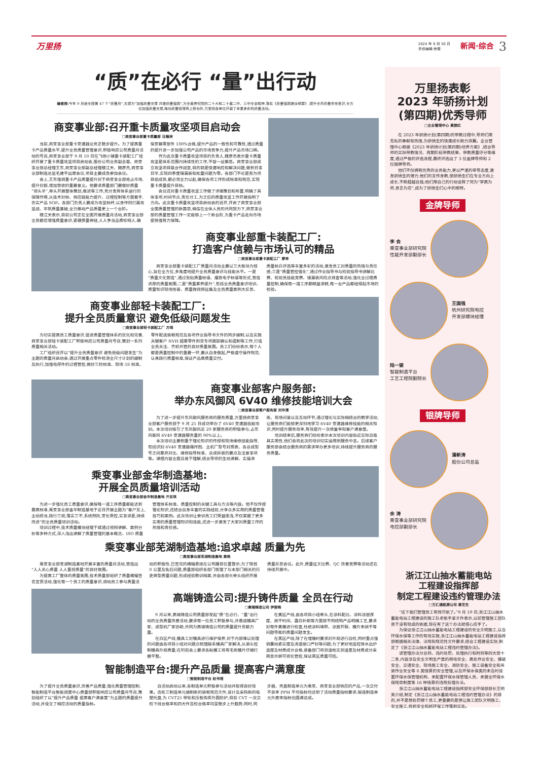万里扬 2024 年 9 月 30 日
责任编辑:徐蕾 新闻·综合 3
“质”在必行 “量”出行动
编者按: 今年 9 月是全国第 47 个“质量月”,主题为“加强质量支撑 共建质量强国”,为全面贯彻党的二十大和二十届二中、三中全会精神,落实《质量强国建设纲要》,提升全员质量责任意识,全方位加强质量支撑,推动质量管理再上新台阶,万里扬各单位开展了丰富多彩的质量活动。
商变事业部:召开重卡质量攻坚项目启动会
□商变事业部重卡质量部 汪瀚洲
当前,商变事业部重卡变速器业务正稳步提升。为了提高重卡产品质量水平,提升全员质量管理意识,积极响应公司质量月活动的号召,商变事业部于 9 月 10 日在飞扬小镇重卡装配工厂组织开展了重卡质量攻坚项目启动会,股份公司业务副总裁、商变事业部总经理王东,商变事业部副总经理楼江天、魏彦杰,商变事业部制造总监毛建平出席会议,项目主要成员参加会议。
会上,王东强调重卡产品质量提升对于商变事业部抢占市场,提升份额,增加营收的重要意义。他要求质量部门要做好质量“领头羊”,牵头开展整体策划,推进等工作,充分发挥体系运行的保障作用,从技术对标、供应链能力提升、过程控制等方面着手,夯实产品 SOP。各部门负责人要成为攻坚标杆,以身作则打赢攻坚战、牢筑质量基础,全力推动产品质量更上一个台阶。
楼江天表示,目前公司正在全面开展质量月活动,商变事业部全员都应增强质量意识,紧绷质量神经,人人争当品质吹哨人,确保变箱零部件 100%合格,提升产品的一致性和可靠性,通过质量的提升进一步加强公司产品的市场竞争力,提升产品市场口碑。
作为此次重卡质量攻坚项目的负责人,魏彦杰表示重卡质量攻坚是体系范围内持续性的工作,不容一丝懈怠。商变事业部成立攻坚项目联合作战室,目的就是快速响应和解决问题,做到日事日毕,实现四季度错漏装和批量问题为零。各部门不论是否为项目组成员,都必须全力以赴,确保各项工作形成标准和规范,实现重卡质量提升目标。
会议还对重卡质量攻坚工作做了详细策划和布置,明确了具体事项,时间节点,责任分工,为之后的质量攻坚工作开展指明了方向。此次重卡质量攻坚项目启动会的召开,开启了商变事业部全面质量管理的新篇章,相信在全体人员的共同努力下,商变事业部的质量管理工作一定能够上一个新台阶,为重卡产品走向市场提供强有力保障。
商变事业部重卡装配工厂:
打造客户信赖与市场认可的精品
□商变事业部重卡装配工厂 廖单
商变事业部重卡装配工厂质量月活动主要以三大板块为核心,旨在全方位,多角度地提升全员质量意识与技能水平。一是“质量文化营造”,通过张贴质量标语、播放电子标语等形式,营造浓厚的质量氛围;二是“质量素养提升”,包括全员质量意识培训、质量知识现场抢答、质量微视频征集及全员质量案例大反思、质量标兵评选等丰富多彩的活动,激发员工对质量的热情与责任感;三是“质量管控强化”,通过作业指导书与检验指导书讲解比赛、检验员技能竞赛、错漏装风险点排查等活动,强化全过程质量控制,确保每一道工序都精益求精,每一台产品都经得起市场的检验。
商变事业部轻卡装配工厂:
提升全员质量意识 避免低级问题发生
□商变事业部轻卡装配工厂 方瑶
为切实提高员工质量意识,促进质量管理体系的优化和完善,商变事业部轻卡装配工厂积极响应公司质量月号召,策划一系列质量相关活动。
工厂组织召开以“提升全员质量意识 避免低级问题发生”为主题的质量月启动会,通过开展重点零件检测全尺寸计划的编制及执行,加强电焊件的过程管控,做好三检标准、现场 5S 标准、零件配送装框规范及各项作业指导书文件的同步编制,以及实施关键客户 NVH 超差零件到货专项跟踪确认和遏制等工作,打造全员关注、齐抓共管的良好质量氛围。员工们纷纷表示,每个人都是质量控制中的重要一环,要从自身做起,严格遵守操作规范,认真践行质量标准,保证产品高质量交付。
商变事业部客户服务部:
举办东风御风 6V40 维修技能培训大会
□商变事业部客户服务部 刘华清
为了进一步提升东风御风服务商的服务质量,万里扬商变事业部客户服务部于 9 月 25 日成功举办了 6V40 变速器技能培训。本次培训吸引了东风御风近 20 家服务商的积极参与,占东风御风 6V40 变速器服务量的 90%以上。
本次培训主要侧重于理论知识的传授和现场维修技能指导,包括识别 6V40 变速器爆炸图、主机厂型号对照表、各总成型号之间差异对比、维修指导标准、总成拆装的要点及注意事项等。课程内容全面且易于理解,结合导师的生动讲解、实操演练、现场问答以及互动环节,通过理论与实际相结合的教学活动,让服务商们能够更深刻地学习 6V40 变速器维修技能的相关知识,同时提升服务效率,有效提升一次修复率和客户满意度。
培训结束后,服务商们纷纷表示本次培训内容贴近实际且极具实用性,他们会将此次的培训切实运用到服务中去。后续客户服务部会结合服务商的需求举办更多培训,持续提升服务商的服务质量。
乘变事业部金华制造基地:
开展全员质量培训活动
□乘变事业部金华制造基地 亓亚琪
为进一步强化员工质量意识,确保每一道工序质量都能达到最高标准,乘变事业部金华制造基地于近日开展主题为“客户至上,主动担当,践行三观,落实三不,系统预防,变化受控,实事求是,持续改进”的全员质量培训活动。
培训过程中,技术质量模块经理于斌通过视频讲解、案例分析等多种方式,深入浅出讲解了质量管理的基本概念、ISO 质量管理体系标准、质量控制的关键工具与方法等内容。他不仅传授理论知识,还结合自身丰富的实践经验,分享众多实用的质量管理技巧和案例。此次培训让参训员工们受益匪浅,不仅掌握了更多实用的质量管理知识和技能,还进一步激发了大家对质量工作的热情和责任感。
乘变事业部芜湖制造基地:追求卓越 质量为先
□乘变事业部芜湖制造基地 黄艳
乘变事业部芜湖制造基地开展丰富的质量月活动,营造出“人人关心质量 人人重视质量”的良好氛围。
为提高工厂整体的质量氛围,技术质量部组织了质量横幅签名宣贯活动,强化每一个员工的质量意识,调动员工参与质量活动的积极性,已签完的横幅悬挂在公司醒目位置警示;为了降低 0 公里及售后问题,质量部组织各部门梳理了与本部门相关的历史典型质量问题,形成经验教训档案,并由各部长牵头组织开展质量反思会议。此外,质量征文比赛、QC 改善竞赛等活动还在持续开展中。
高端铸造公司:提升铸件质量 全员在行动
□高端铸造公司 伊丽艳
9 月以来,高端铸造公司质量部发起“质”在必行、“量”出行动的全员质量改善活动,要求每一位员工积极参与,并邀请模具厂家、成型机厂家协助,共同为高端铸造公司的质量提升贡献力量。
在白区产线,模具工对模具进行维护保养,对于内部难以处理的问题由各项目小组对问题点梳理联系模具厂家解决,从源头控制模具外观质量;在珩前会上要求各粘模工将有毛刺模片仔细打磨平整。
在黄区产线,由各项目小组牵头,在涂料配比、涂料涂层厚度、烘干时间、露白补刷等方面按不同结构产品明确工艺,要求对每件黄模进行检查,杜绝涂料堆积、涂层开裂、模片未烘干等问题导致的质量问题发生。
在黑区产线,除了在埋箱时要求对外观进行自检,同时重点强调震动紧实度及浇道接口严封等问题;为了更好地监控铁水出炉温度及材质成分合格,装备部门将测温枪实测温度及材质成分采用显示屏可视化管控,保证黑区质量可控。
智能制造平台:提升产品质量 提高客户满意度
□智能制造平台 赵书理
为了提升全员质量意识,改善产品质量,强化质量管理控制,智能制造平台智能调度中心质量部积极响应公司质量月号召,策划组织了以“提升产品质量 提高客户满意度”为主题的质量提升活动,并设立了相应活动的质量指标。
自活动启动以来,各制造单元积极参与活动并取得良好效果。齿轮三制造单元编制新的装框规范文件,设计及采购新的吸塑托盘,为 CVT25 带轮和压板购买外圆防护,目前 CVT 一次交检下线合格率和四大件百检合格率均呈稳步上升趋势;同时,同步器、壳盖制造单元为乘变、商变事业部供应的产品,一次交付不良率 PPM 平均指标均达到了活动质量指标要求;锻造制造单元外废率指标也圆满达成。
万里扬表彰
2023 年骄扬计划
(第四期)优秀导师
□企业管理中心 黄旋红
在 2023 年骄扬计划(第四期)的带教过程中,导师们用无私的奉献和热情,为骄扬生的快速成长助力添翼。企业管理中心根据《2023 年骄扬计划(第四期)培养方案》,结合导师的实际带教情况、周期阶段带教结果、带教质量评分等维度,通过严格的评选流程,最终评选出了 3 位金牌导师和 2 位银牌导师。
他们不仅拥有优秀的业务能力,更以严谨的带导态度,激发骄扬生的潜力;他们的言传身教,使骄扬生们在专业方向上成长,不断超越自我;他们用自己的行动诠释了何为“学高为师,身正为范”,成为了骄扬生们心中的榜样。
金牌导师
李 会
乘变事业部研究院
性能开发部副部长
王国强
杭州研究院电控
开发部模块经理
陆一骏
智能制造平台
工艺工程院副院长
银牌导师
潘新涛
股份公司总监
余 涛
乘变事业部研究院
电控部副部长
浙江江山抽水蓄能电站
工程建设指挥部
制定工程建设违约管理办法
□万汇通能源公司 黄芝生
“这下我们管理员工有规可依了。”9 月 19 日,浙江江山抽水蓄能电站工程建设的施工队老板手拿文件表示,以前管理施工团队苦于没有现成的依据,现在有了这个办法就得心应手了。
为保证浙江江山抽水蓄能电站工程建设的安全文明施工,以及环保水保等工作的有效实施,浙江江山抽水蓄能电站工程建设指挥部根据相关法律、法规和规范性文件要求,结合工程建设实际,制定了《浙江江山抽水蓄能电站工程违约管理办法》。
该管理办法分总则、违约处罚、处理执行和附则等四大章十二条,内容涉及安全文明生产类的用电安全、高处作业安全、爆破安全、交通安全、现场施工安全、消防安全、施工设备安全和吊装作业安全等 8 类情景的安全管理,以及环保水保类的未及时设置环保水保管理机构、未配置环保水保管理人员、未健全环保水保规章制度等 16 种情景的违规处理办法。
浙江江山抽水蓄能电站工程建设指挥部安全环保部部长王明英介绍,制定《浙江江山抽水蓄能电站工程违约管理办法》的目的,并不是想处罚哪个员工,更重要的是想让施工团队文明施工、安全施工,将抓安全和抓环保工作落到实处。